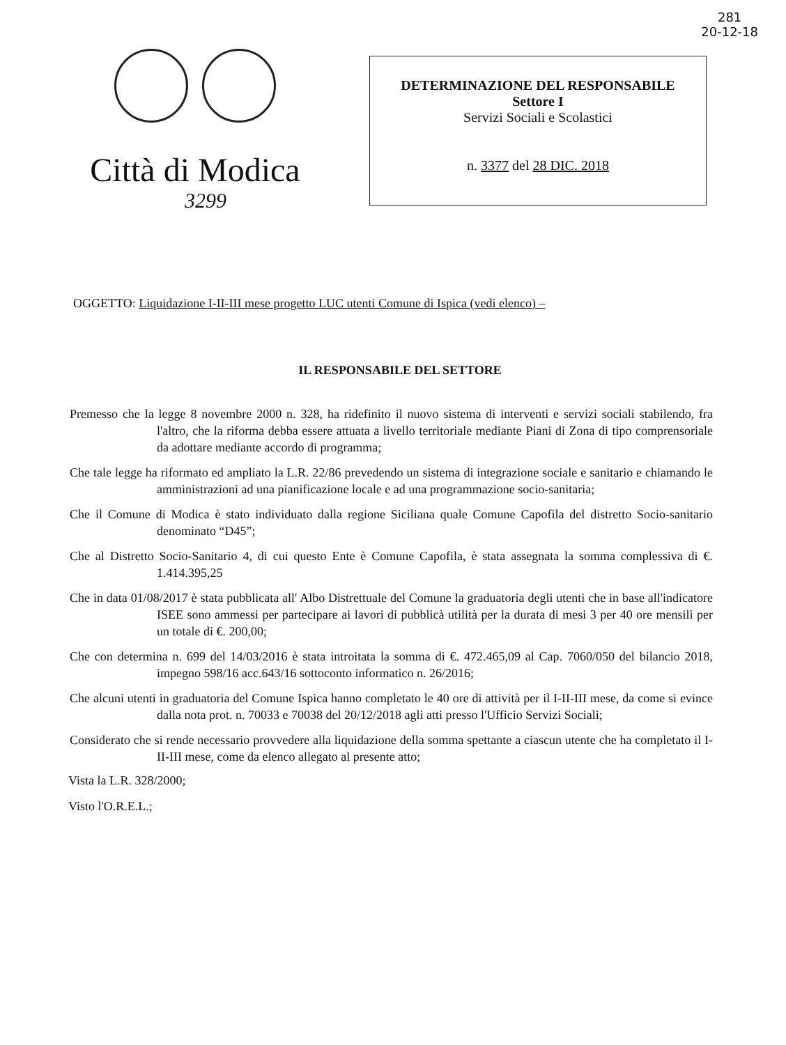281
20-12-18
Città di Modica
3299
DETERMINAZIONE DEL RESPONSABILE
Settore I
Servizi Sociali e Scolastici
n. 3377 del 28 DIC. 2018
OGGETTO: Liquidazione I-II-III mese progetto LUC utenti Comune di Ispica (vedi elenco) –
IL RESPONSABILE DEL SETTORE
Premesso che la legge 8 novembre 2000 n. 328, ha ridefinito il nuovo sistema di interventi e servizi sociali stabilendo, fra l'altro, che la riforma debba essere attuata a livello territoriale mediante Piani di Zona di tipo comprensoriale da adottare mediante accordo di programma;
Che tale legge ha riformato ed ampliato la L.R. 22/86 prevedendo un sistema di integrazione sociale e sanitario e chiamando le amministrazioni ad una pianificazione locale e ad una programmazione socio-sanitaria;
Che il Comune di Modica è stato individuato dalla regione Siciliana quale Comune Capofila del distretto Socio-sanitario denominato “D45”;
Che al Distretto Socio-Sanitario 4, di cui questo Ente è Comune Capofila, è stata assegnata la somma complessiva di €. 1.414.395,25
Che in data 01/08/2017 è stata pubblicata all' Albo Distrettuale del Comune la graduatoria degli utenti che in base all'indicatore ISEE sono ammessi per partecipare ai lavori di pubblicà utilità per la durata di mesi 3 per 40 ore mensili per un totale di €. 200,00;
Che con determina n. 699 del 14/03/2016 è stata introitata la somma di €. 472.465,09 al Cap. 7060/050 del bilancio 2018, impegno 598/16 acc.643/16 sottoconto informatico n. 26/2016;
Che alcuni utenti in graduatoria del Comune Ispica hanno completato le 40 ore di attività per il I-II-III mese, da come si evince dalla nota prot. n. 70033 e 70038 del 20/12/2018 agli atti presso l'Ufficio Servizi Sociali;
Considerato che si rende necessario provvedere alla liquidazione della somma spettante a ciascun utente che ha completato il I-II-III mese, come da elenco allegato al presente atto;
Vista la L.R. 328/2000;
Visto l'O.R.E.L.;